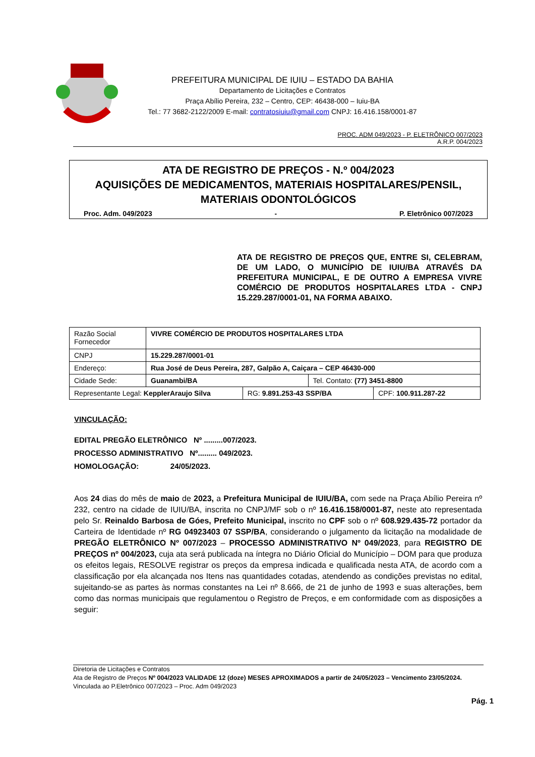PREFEITURA MUNICIPAL DE IUIU – ESTADO DA BAHIA
Departamento de Licitações e Contratos
Praça Abílio Pereira, 232 – Centro, CEP: 46438-000 – Iuiu-BA
Tel.: 77 3682-2122/2009 E-mail: contratosiuiu@gmail.com CNPJ: 16.416.158/0001-87
PROC. ADM 049/2023 - P. ELETRÔNICO 007/2023
A.R.P. 004/2023
ATA DE REGISTRO DE PREÇOS - N.º 004/2023
AQUISIÇÕES DE MEDICAMENTOS, MATERIAIS HOSPITALARES/PENSIL, MATERIAIS ODONTOLÓGICOS
Proc. Adm. 049/2023 - P. Eletrônico 007/2023
ATA DE REGISTRO DE PREÇOS QUE, ENTRE SI, CELEBRAM, DE UM LADO, O MUNICÍPIO DE IUIU/BA ATRAVÉS DA PREFEITURA MUNICIPAL, E DE OUTRO A EMPRESA VIVRE COMÉRCIO DE PRODUTOS HOSPITALARES LTDA - CNPJ 15.229.287/0001-01, NA FORMA ABAIXO.
| Razão Social Fornecedor | VIVRE COMÉRCIO DE PRODUTOS HOSPITALARES LTDA | | | |
| CNPJ | 15.229.287/0001-01 | | | |
| Endereço: | Rua José de Deus Pereira, 287, Galpão A, Caiçara – CEP 46430-000 | | | |
| Cidade Sede: | Guanambi/BA | | Tel. Contato: (77) 3451-8800 | |
| Representante Legal: KepplerAraujo Silva | | RG: 9.891.253-43 SSP/BA | | CPF: 100.911.287-22 |
VINCULAÇÃO:
EDITAL PREGÃO ELETRÔNICO Nº .........007/2023.
PROCESSO ADMINISTRATIVO Nº......... 049/2023.
HOMOLOGAÇÃO: 24/05/2023.
Aos 24 dias do mês de maio de 2023, a Prefeitura Municipal de IUIU/BA, com sede na Praça Abílio Pereira nº 232, centro na cidade de IUIU/BA, inscrita no CNPJ/MF sob o nº 16.416.158/0001-87, neste ato representada pelo Sr. Reinaldo Barbosa de Góes, Prefeito Municipal, inscrito no CPF sob o nº 608.929.435-72 portador da Carteira de Identidade nº RG 04923403 07 SSP/BA, considerando o julgamento da licitação na modalidade de PREGÃO ELETRÔNICO Nº 007/2023 – PROCESSO ADMINISTRATIVO Nº 049/2023, para REGISTRO DE PREÇOS nº 004/2023, cuja ata será publicada na íntegra no Diário Oficial do Município – DOM para que produza os efeitos legais, RESOLVE registrar os preços da empresa indicada e qualificada nesta ATA, de acordo com a classificação por ela alcançada nos Itens nas quantidades cotadas, atendendo as condições previstas no edital, sujeitando-se as partes às normas constantes na Lei nº 8.666, de 21 de junho de 1993 e suas alterações, bem como das normas municipais que regulamentou o Registro de Preços, e em conformidade com as disposições a seguir:
Diretoria de Licitações e Contratos
Ata de Registro de Preços Nº 004/2023 VALIDADE 12 (doze) MESES APROXIMADOS a partir de 24/05/2023 – Vencimento 23/05/2024.
Vinculada ao P.Eletrônico 007/2023 – Proc. Adm 049/2023
Pág. 1